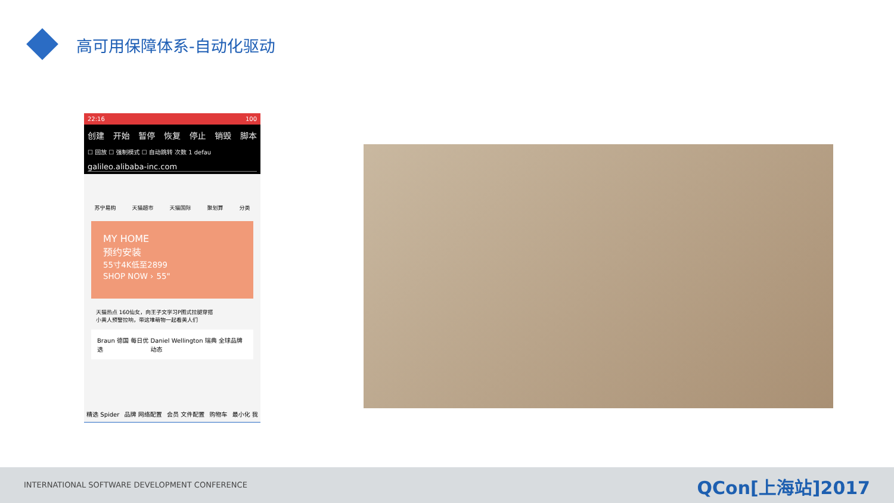高可用保障体系-自动化驱动
22:16 100
创建 开始 暂停 恢复 停止 销毁 脚本
☐ 回放 ☐ 强制模式 ☐ 自动跳转 次数 1 defau
galileo.alibaba-inc.com
苏宁易购 天猫超市 天猫国际 聚划算 分类
MY HOME
预约安装
55寸4K低至2899
SHOP NOW › 55"
天猫热点 160仙女，向王子文学习P图式拉腿穿搭
小黄人预警拉响，带这堆萌物一起看黄人们
Braun 德国 每日优选 Daniel Wellington 瑞典 全球品牌动态
精选 Spider 品牌 网络配置 会员 文件配置 购物车 最小化 我
INTERNATIONAL SOFTWARE DEVELOPMENT CONFERENCE QCon[上海站]2017